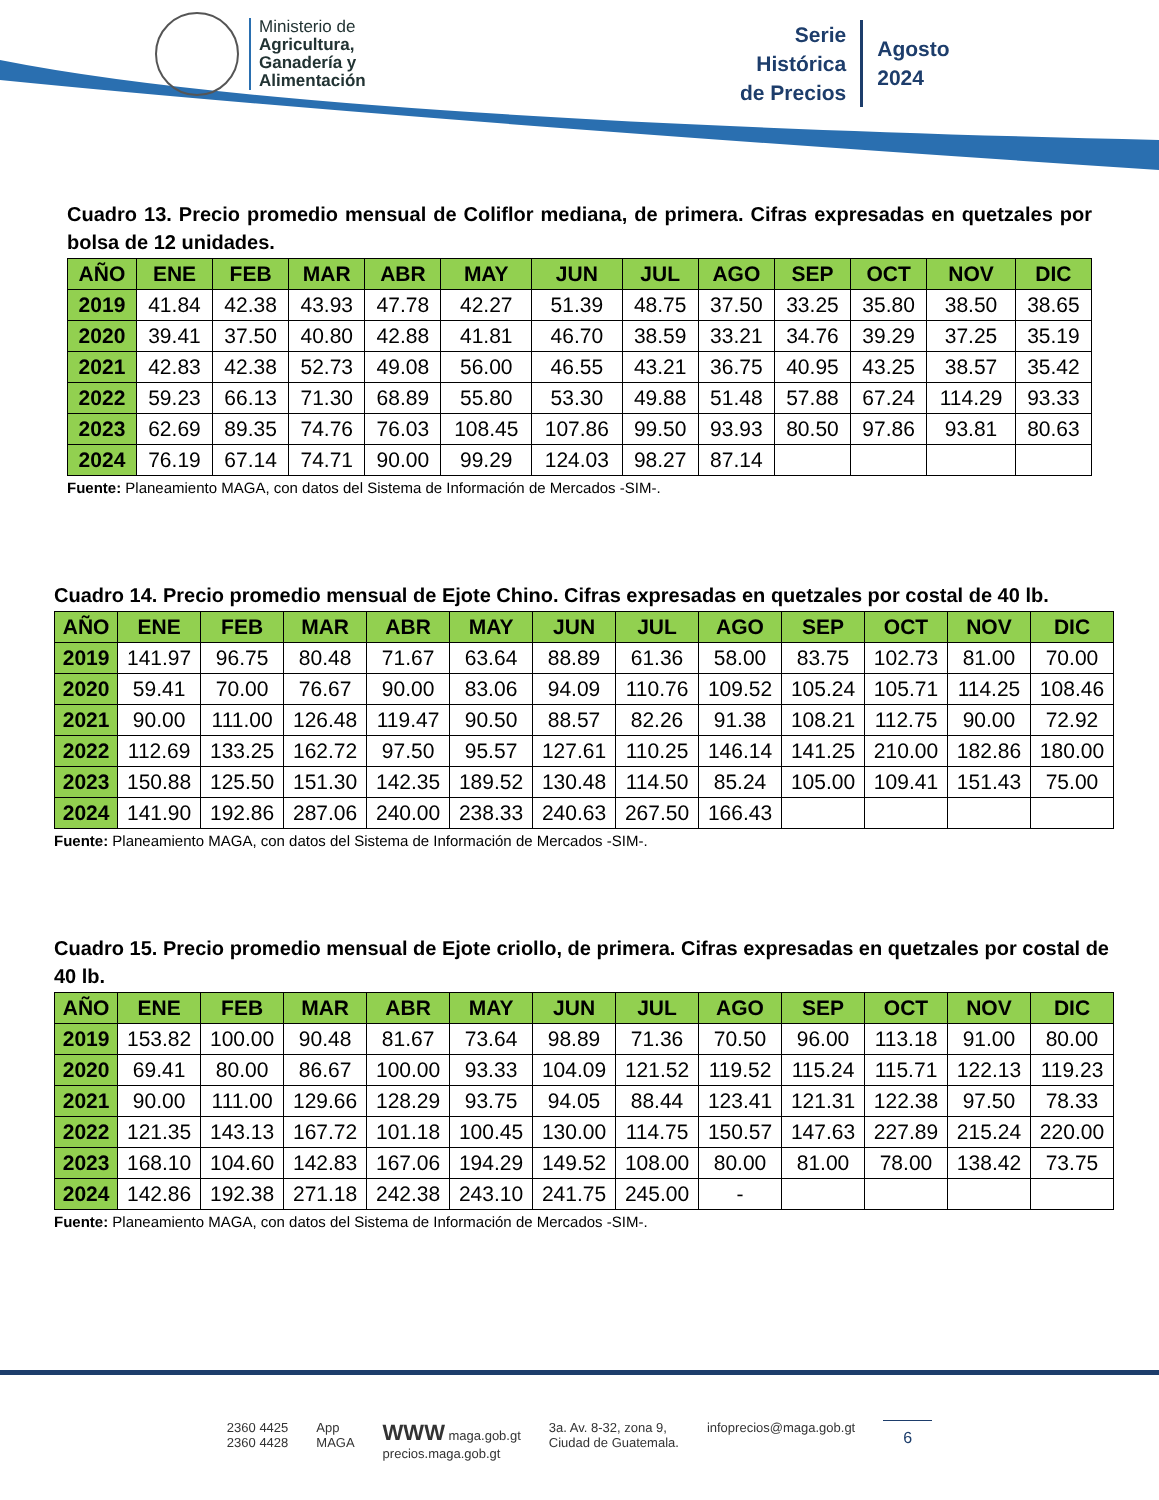Ministerio de
Agricultura,
Ganadería y
Alimentación
Serie
Histórica
de Precios
Agosto
2024
Cuadro 13. Precio promedio mensual de Coliflor mediana, de primera. Cifras expresadas en quetzales por bolsa de 12 unidades.
| AÑO | ENE | FEB | MAR | ABR | MAY | JUN | JUL | AGO | SEP | OCT | NOV | DIC |
| --- | --- | --- | --- | --- | --- | --- | --- | --- | --- | --- | --- | --- |
| 2019 | 41.84 | 42.38 | 43.93 | 47.78 | 42.27 | 51.39 | 48.75 | 37.50 | 33.25 | 35.80 | 38.50 | 38.65 |
| 2020 | 39.41 | 37.50 | 40.80 | 42.88 | 41.81 | 46.70 | 38.59 | 33.21 | 34.76 | 39.29 | 37.25 | 35.19 |
| 2021 | 42.83 | 42.38 | 52.73 | 49.08 | 56.00 | 46.55 | 43.21 | 36.75 | 40.95 | 43.25 | 38.57 | 35.42 |
| 2022 | 59.23 | 66.13 | 71.30 | 68.89 | 55.80 | 53.30 | 49.88 | 51.48 | 57.88 | 67.24 | 114.29 | 93.33 |
| 2023 | 62.69 | 89.35 | 74.76 | 76.03 | 108.45 | 107.86 | 99.50 | 93.93 | 80.50 | 97.86 | 93.81 | 80.63 |
| 2024 | 76.19 | 67.14 | 74.71 | 90.00 | 99.29 | 124.03 | 98.27 | 87.14 | | | | |
Fuente: Planeamiento MAGA, con datos del Sistema de Información de Mercados -SIM-.
Cuadro 14. Precio promedio mensual de Ejote Chino. Cifras expresadas en quetzales por costal de 40 lb.
| AÑO | ENE | FEB | MAR | ABR | MAY | JUN | JUL | AGO | SEP | OCT | NOV | DIC |
| --- | --- | --- | --- | --- | --- | --- | --- | --- | --- | --- | --- | --- |
| 2019 | 141.97 | 96.75 | 80.48 | 71.67 | 63.64 | 88.89 | 61.36 | 58.00 | 83.75 | 102.73 | 81.00 | 70.00 |
| 2020 | 59.41 | 70.00 | 76.67 | 90.00 | 83.06 | 94.09 | 110.76 | 109.52 | 105.24 | 105.71 | 114.25 | 108.46 |
| 2021 | 90.00 | 111.00 | 126.48 | 119.47 | 90.50 | 88.57 | 82.26 | 91.38 | 108.21 | 112.75 | 90.00 | 72.92 |
| 2022 | 112.69 | 133.25 | 162.72 | 97.50 | 95.57 | 127.61 | 110.25 | 146.14 | 141.25 | 210.00 | 182.86 | 180.00 |
| 2023 | 150.88 | 125.50 | 151.30 | 142.35 | 189.52 | 130.48 | 114.50 | 85.24 | 105.00 | 109.41 | 151.43 | 75.00 |
| 2024 | 141.90 | 192.86 | 287.06 | 240.00 | 238.33 | 240.63 | 267.50 | 166.43 | | | | |
Fuente: Planeamiento MAGA, con datos del Sistema de Información de Mercados -SIM-.
Cuadro 15. Precio promedio mensual de Ejote criollo, de primera. Cifras expresadas en quetzales por costal de 40 lb.
| AÑO | ENE | FEB | MAR | ABR | MAY | JUN | JUL | AGO | SEP | OCT | NOV | DIC |
| --- | --- | --- | --- | --- | --- | --- | --- | --- | --- | --- | --- | --- |
| 2019 | 153.82 | 100.00 | 90.48 | 81.67 | 73.64 | 98.89 | 71.36 | 70.50 | 96.00 | 113.18 | 91.00 | 80.00 |
| 2020 | 69.41 | 80.00 | 86.67 | 100.00 | 93.33 | 104.09 | 121.52 | 119.52 | 115.24 | 115.71 | 122.13 | 119.23 |
| 2021 | 90.00 | 111.00 | 129.66 | 128.29 | 93.75 | 94.05 | 88.44 | 123.41 | 121.31 | 122.38 | 97.50 | 78.33 |
| 2022 | 121.35 | 143.13 | 167.72 | 101.18 | 100.45 | 130.00 | 114.75 | 150.57 | 147.63 | 227.89 | 215.24 | 220.00 |
| 2023 | 168.10 | 104.60 | 142.83 | 167.06 | 194.29 | 149.52 | 108.00 | 80.00 | 81.00 | 78.00 | 138.42 | 73.75 |
| 2024 | 142.86 | 192.38 | 271.18 | 242.38 | 243.10 | 241.75 | 245.00 | - | | | | |
Fuente: Planeamiento MAGA, con datos del Sistema de Información de Mercados -SIM-.
2360 4425
2360 4428
App
MAGA
WWW maga.gob.gt
precios.maga.gob.gt
3a. Av. 8-32, zona 9,
Ciudad de Guatemala.
infoprecios@maga.gob.gt
6